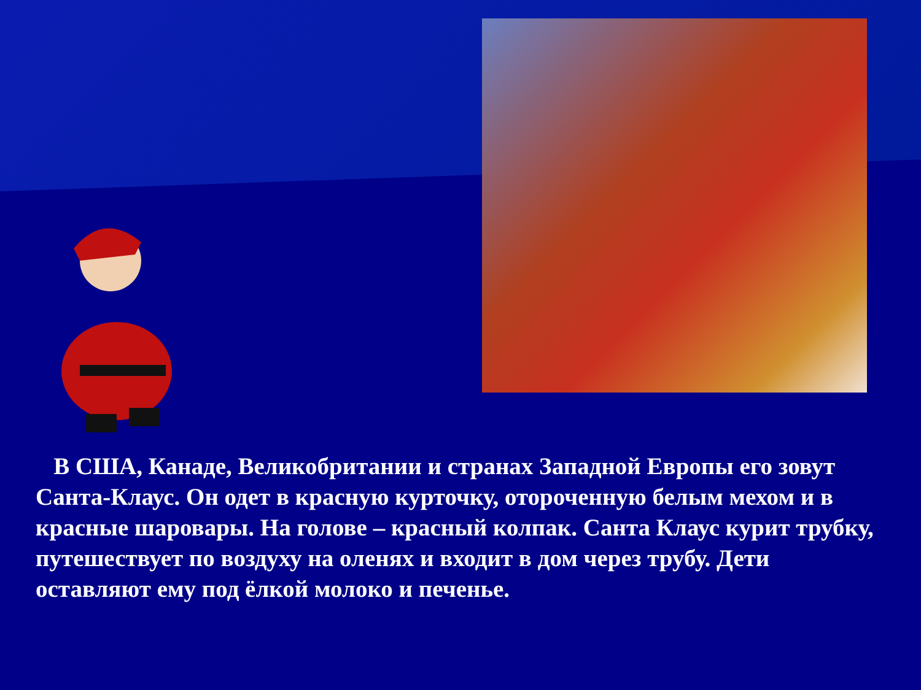В США, Канаде, Великобритании и странах Западной Европы его зовут Санта-Клаус. Он одет в красную курточку, отороченную белым мехом и в красные шаровары. На голове – красный колпак. Санта Клаус курит трубку, путешествует по воздуху на оленях и входит в дом через трубу. Дети оставляют ему под ёлкой молоко и печенье.